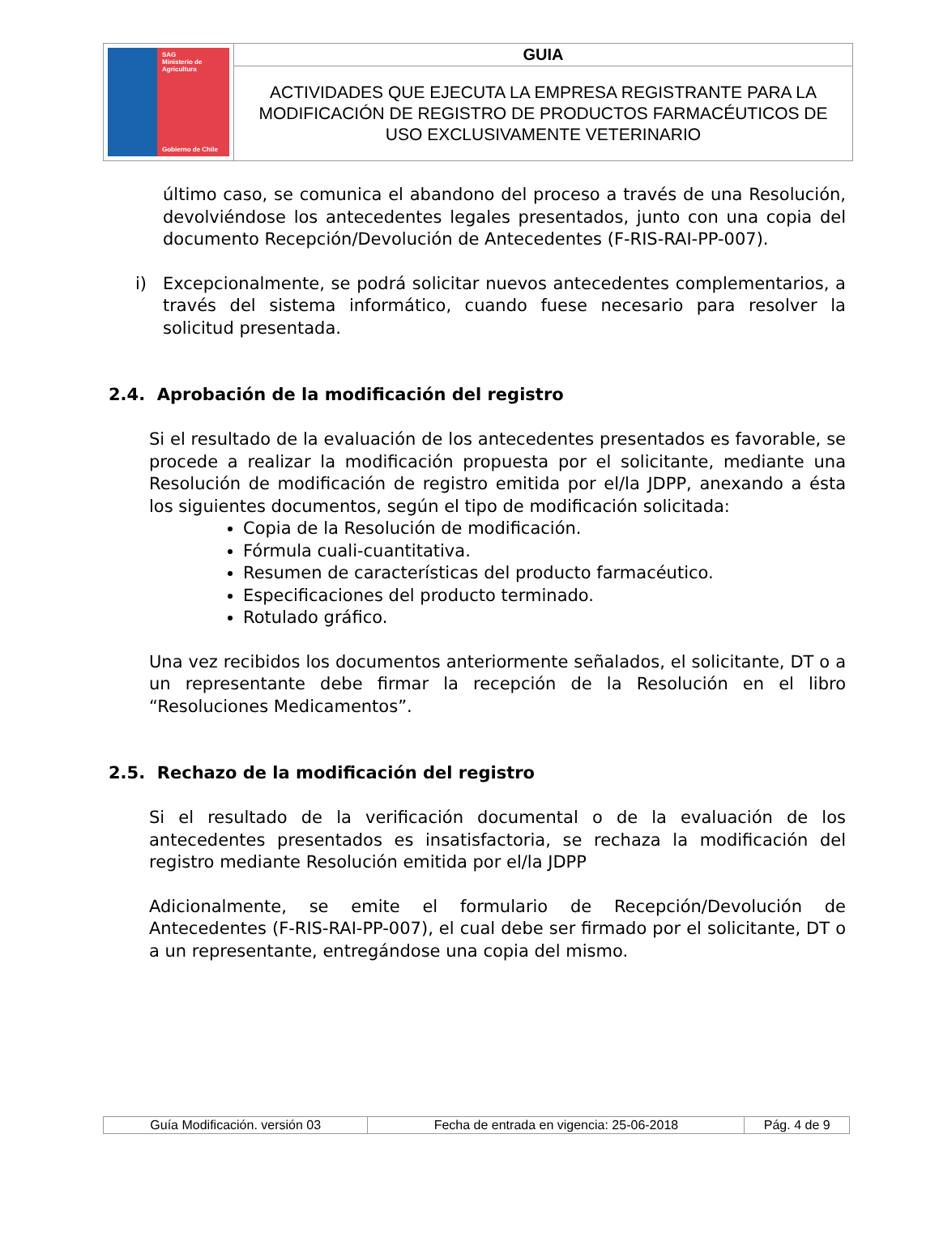| SAG Ministerio de Agricultura Gobierno de Chile | GUIA |
| | ACTIVIDADES QUE EJECUTA LA EMPRESA REGISTRANTE PARA LA MODIFICACIÓN DE REGISTRO DE PRODUCTOS FARMACÉUTICOS DE USO EXCLUSIVAMENTE VETERINARIO |
último caso, se comunica el abandono del proceso a través de una Resolución, devolviéndose los antecedentes legales presentados, junto con una copia del documento Recepción/Devolución de Antecedentes (F-RIS-RAI-PP-007).
i) Excepcionalmente, se podrá solicitar nuevos antecedentes complementarios, a través del sistema informático, cuando fuese necesario para resolver la solicitud presentada.
2.4. Aprobación de la modificación del registro
Si el resultado de la evaluación de los antecedentes presentados es favorable, se procede a realizar la modificación propuesta por el solicitante, mediante una Resolución de modificación de registro emitida por el/la JDPP, anexando a ésta los siguientes documentos, según el tipo de modificación solicitada:
Copia de la Resolución de modificación.
Fórmula cuali-cuantitativa.
Resumen de características del producto farmacéutico.
Especificaciones del producto terminado.
Rotulado gráfico.
Una vez recibidos los documentos anteriormente señalados, el solicitante, DT o a un representante debe firmar la recepción de la Resolución en el libro “Resoluciones Medicamentos”.
2.5. Rechazo de la modificación del registro
Si el resultado de la verificación documental o de la evaluación de los antecedentes presentados es insatisfactoria, se rechaza la modificación del registro mediante Resolución emitida por el/la JDPP
Adicionalmente, se emite el formulario de Recepción/Devolución de Antecedentes (F-RIS-RAI-PP-007), el cual debe ser firmado por el solicitante, DT o a un representante, entregándose una copia del mismo.
| Guía Modificación. versión 03 | Fecha de entrada en vigencia: 25-06-2018 | Pág. 4 de 9 |